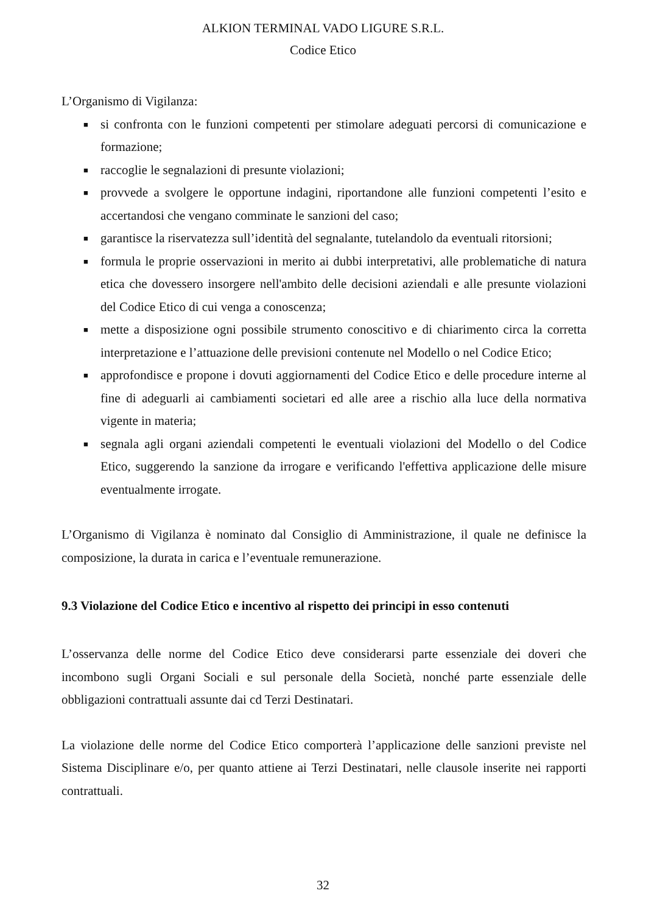ALKION TERMINAL VADO LIGURE S.R.L.
Codice Etico
L’Organismo di Vigilanza:
■ si confronta con le funzioni competenti per stimolare adeguati percorsi di comunicazione e formazione;
■ raccoglie le segnalazioni di presunte violazioni;
■ provvede a svolgere le opportune indagini, riportandone alle funzioni competenti l’esito e accertandosi che vengano comminate le sanzioni del caso;
■ garantisce la riservatezza sull’identità del segnalante, tutelandolo da eventuali ritorsioni;
■ formula le proprie osservazioni in merito ai dubbi interpretativi, alle problematiche di natura etica che dovessero insorgere nell'ambito delle decisioni aziendali e alle presunte violazioni del Codice Etico di cui venga a conoscenza;
■ mette a disposizione ogni possibile strumento conoscitivo e di chiarimento circa la corretta interpretazione e l’attuazione delle previsioni contenute nel Modello o nel Codice Etico;
■ approfondisce e propone i dovuti aggiornamenti del Codice Etico e delle procedure interne al fine di adeguarli ai cambiamenti societari ed alle aree a rischio alla luce della normativa vigente in materia;
■ segnala agli organi aziendali competenti le eventuali violazioni del Modello o del Codice Etico, suggerendo la sanzione da irrogare e verificando l'effettiva applicazione delle misure eventualmente irrogate.
L’Organismo di Vigilanza è nominato dal Consiglio di Amministrazione, il quale ne definisce la composizione, la durata in carica e l’eventuale remunerazione.
9.3 Violazione del Codice Etico e incentivo al rispetto dei principi in esso contenuti
L’osservanza delle norme del Codice Etico deve considerarsi parte essenziale dei doveri che incombono sugli Organi Sociali e sul personale della Società, nonché parte essenziale delle obbligazioni contrattuali assunte dai cd Terzi Destinatari.
La violazione delle norme del Codice Etico comporterà l’applicazione delle sanzioni previste nel Sistema Disciplinare e/o, per quanto attiene ai Terzi Destinatari, nelle clausole inserite nei rapporti contrattuali.
32